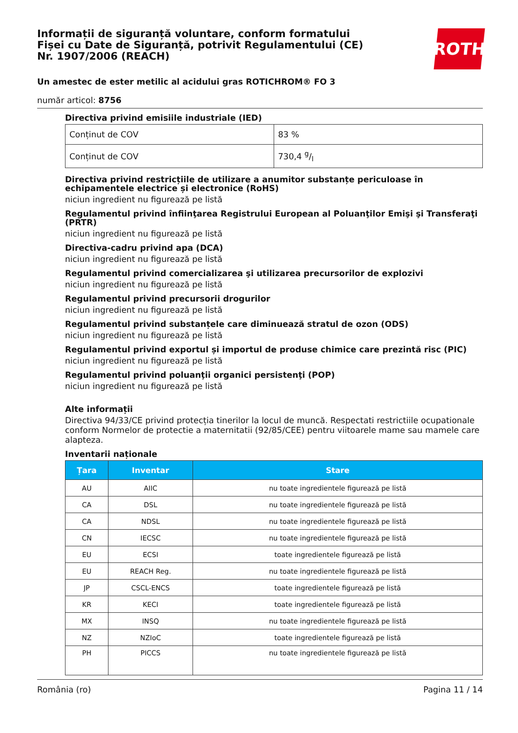Informații de siguranță voluntare, conform formatului Fișei cu Date de Siguranță, potrivit Regulamentului (CE) Nr. 1907/2006 (REACH)
ROTH
Un amestec de ester metilic al acidului gras ROTICHROM® FO 3
număr articol: 8756
Directiva privind emisiile industriale (IED)
| Conținut de COV | 83 % |
| Conținut de COV | 730,4 g/l |
Directiva privind restricțiile de utilizare a anumitor substanțe periculoase în echipamentele electrice și electronice (RoHS)
niciun ingredient nu figurează pe listă
Regulamentul privind înfiinţarea Registrului European al Poluanţilor Emişi şi Transferaţi (PRTR)
niciun ingredient nu figurează pe listă
Directiva-cadru privind apa (DCA)
niciun ingredient nu figurează pe listă
Regulamentul privind comercializarea şi utilizarea precursorilor de explozivi
niciun ingredient nu figurează pe listă
Regulamentul privind precursorii drogurilor
niciun ingredient nu figurează pe listă
Regulamentul privind substanțele care diminuează stratul de ozon (ODS)
niciun ingredient nu figurează pe listă
Regulamentul privind exportul și importul de produse chimice care prezintă risc (PIC)
niciun ingredient nu figurează pe listă
Regulamentul privind poluanţii organici persistenţi (POP)
niciun ingredient nu figurează pe listă
Alte informații
Directiva 94/33/CE privind protecția tinerilor la locul de muncă. Respectati restrictiile ocupationale conform Normelor de protectie a maternitatii (92/85/CEE) pentru viitoarele mame sau mamele care alapteza.
Inventarii naționale
| Țara | Inventar | Stare |
| --- | --- | --- |
| AU | AIIC | nu toate ingredientele figurează pe listă |
| CA | DSL | nu toate ingredientele figurează pe listă |
| CA | NDSL | nu toate ingredientele figurează pe listă |
| CN | IECSC | nu toate ingredientele figurează pe listă |
| EU | ECSI | toate ingredientele figurează pe listă |
| EU | REACH Reg. | nu toate ingredientele figurează pe listă |
| JP | CSCL-ENCS | toate ingredientele figurează pe listă |
| KR | KECI | toate ingredientele figurează pe listă |
| MX | INSQ | nu toate ingredientele figurează pe listă |
| NZ | NZIoC | toate ingredientele figurează pe listă |
| PH | PICCS | nu toate ingredientele figurează pe listă |
România (ro) Pagina 11 / 14